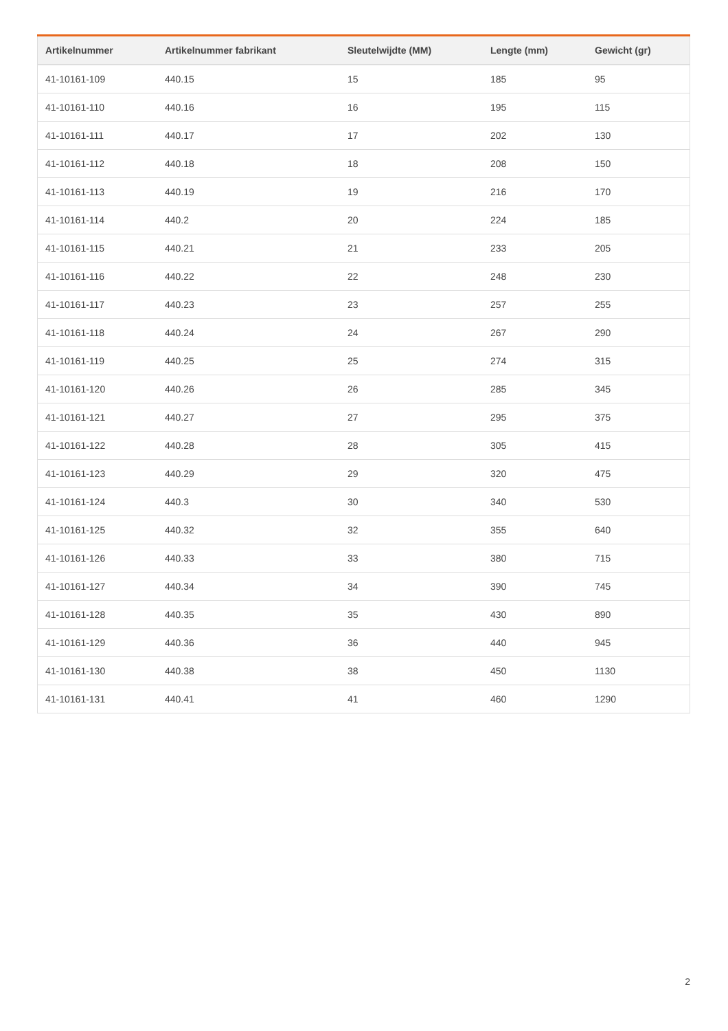| Artikelnummer | Artikelnummer fabrikant | Sleutelwijdte (MM) | Lengte (mm) | Gewicht (gr) |
| --- | --- | --- | --- | --- |
| 41-10161-109 | 440.15 | 15 | 185 | 95 |
| 41-10161-110 | 440.16 | 16 | 195 | 115 |
| 41-10161-111 | 440.17 | 17 | 202 | 130 |
| 41-10161-112 | 440.18 | 18 | 208 | 150 |
| 41-10161-113 | 440.19 | 19 | 216 | 170 |
| 41-10161-114 | 440.2 | 20 | 224 | 185 |
| 41-10161-115 | 440.21 | 21 | 233 | 205 |
| 41-10161-116 | 440.22 | 22 | 248 | 230 |
| 41-10161-117 | 440.23 | 23 | 257 | 255 |
| 41-10161-118 | 440.24 | 24 | 267 | 290 |
| 41-10161-119 | 440.25 | 25 | 274 | 315 |
| 41-10161-120 | 440.26 | 26 | 285 | 345 |
| 41-10161-121 | 440.27 | 27 | 295 | 375 |
| 41-10161-122 | 440.28 | 28 | 305 | 415 |
| 41-10161-123 | 440.29 | 29 | 320 | 475 |
| 41-10161-124 | 440.3 | 30 | 340 | 530 |
| 41-10161-125 | 440.32 | 32 | 355 | 640 |
| 41-10161-126 | 440.33 | 33 | 380 | 715 |
| 41-10161-127 | 440.34 | 34 | 390 | 745 |
| 41-10161-128 | 440.35 | 35 | 430 | 890 |
| 41-10161-129 | 440.36 | 36 | 440 | 945 |
| 41-10161-130 | 440.38 | 38 | 450 | 1130 |
| 41-10161-131 | 440.41 | 41 | 460 | 1290 |
2